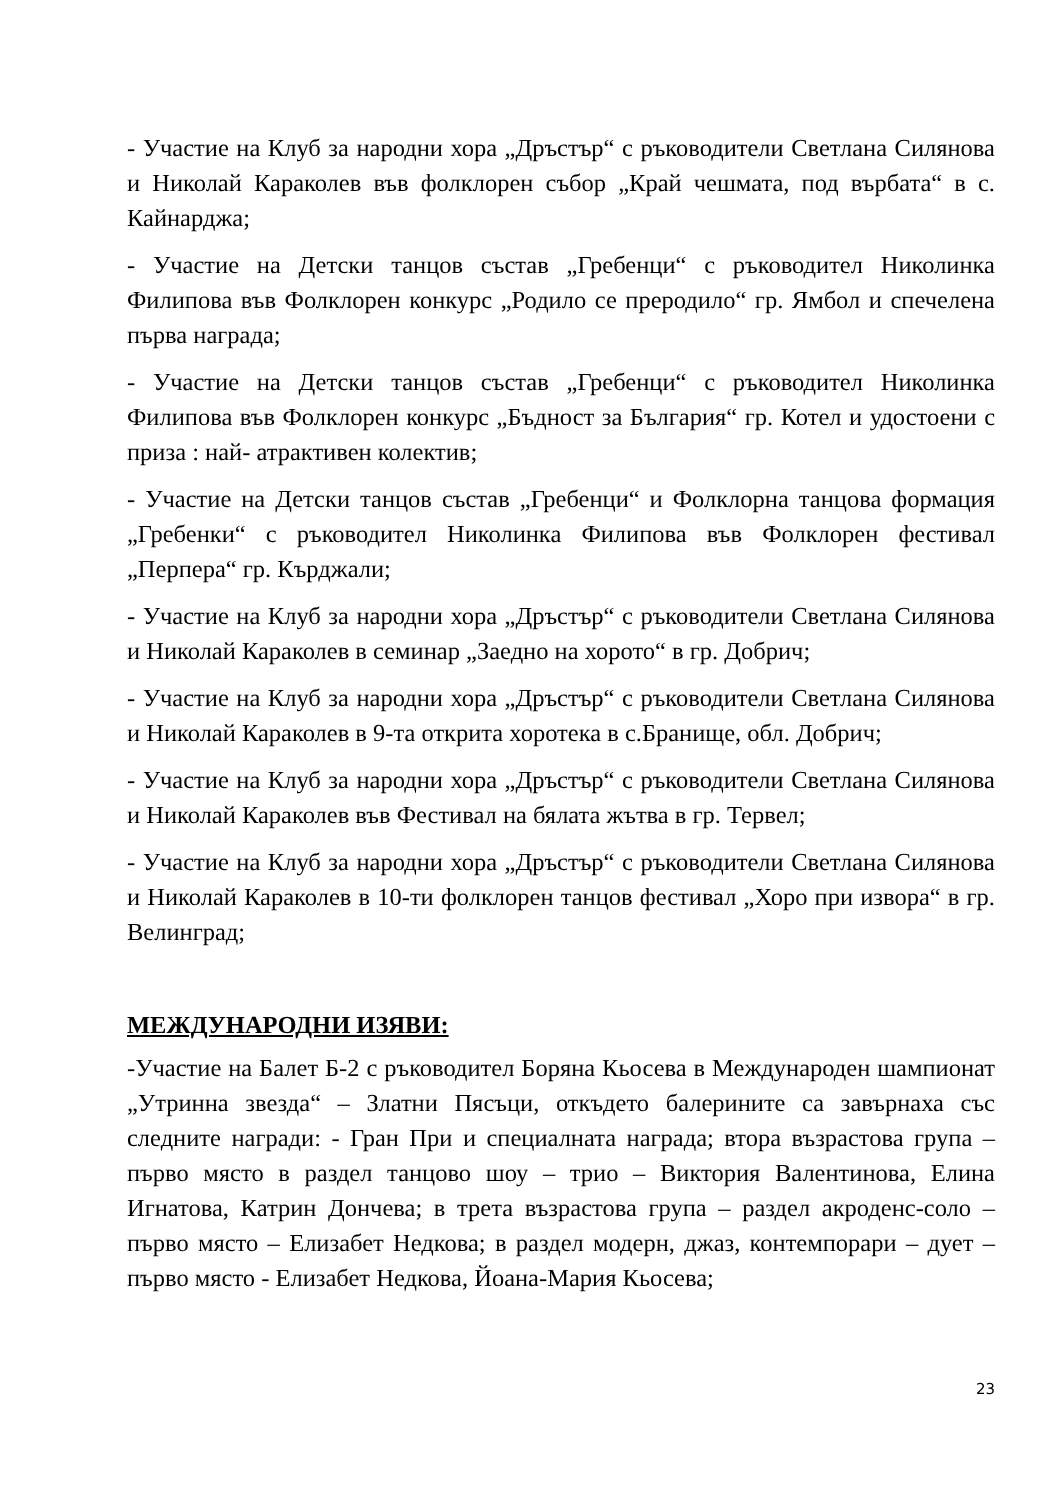- Участие на Клуб за народни хора „Дръстър“ с ръководители Светлана Силянова и Николай Караколев във фолклорен събор „Край чешмата, под върбата“ в с. Кайнарджа;
- Участие на Детски танцов състав „Гребенци“ с ръководител Николинка Филипова във Фолклорен конкурс „Родило се преродило“ гр. Ямбол и спечелена първа награда;
- Участие на Детски танцов състав „Гребенци“ с ръководител Николинка Филипова във Фолклорен конкурс „Бъдност за България“ гр. Котел и удостоени с приза : най- атрактивен колектив;
- Участие на Детски танцов състав „Гребенци“ и Фолклорна танцова формация „Гребенки“ с ръководител Николинка Филипова във Фолклорен фестивал „Перпера“ гр. Кърджали;
- Участие на Клуб за народни хора „Дръстър“ с ръководители Светлана Силянова и Николай Караколев в семинар „Заедно на хорото“ в гр. Добрич;
- Участие на Клуб за народни хора „Дръстър“ с ръководители Светлана Силянова и Николай Караколев в 9-та открита хоротека в с.Бранище, обл. Добрич;
- Участие на Клуб за народни хора „Дръстър“ с ръководители Светлана Силянова и Николай Караколев във Фестивал на бялата жътва в гр. Тервел;
- Участие на Клуб за народни хора „Дръстър“ с ръководители Светлана Силянова и Николай Караколев в 10-ти фолклорен танцов фестивал „Хоро при извора“ в гр. Велинград;
МЕЖДУНАРОДНИ ИЗЯВИ:
-Участие на Балет Б-2 с ръководител Боряна Кьосева в Международен шампионат „Утринна звезда“ – Златни Пясъци, откъдето балерините са завърнаха със следните награди: - Гран При и специалната награда; втора възрастова група – първо място в раздел танцово шоу – трио – Виктория Валентинова, Елина Игнатова, Катрин Дончева; в трета възрастова група – раздел акроденс-соло – първо място – Елизабет Недкова; в раздел модерн, джаз, контемпорари – дует – първо място - Елизабет Недкова, Йоана-Мария Кьосева;
23